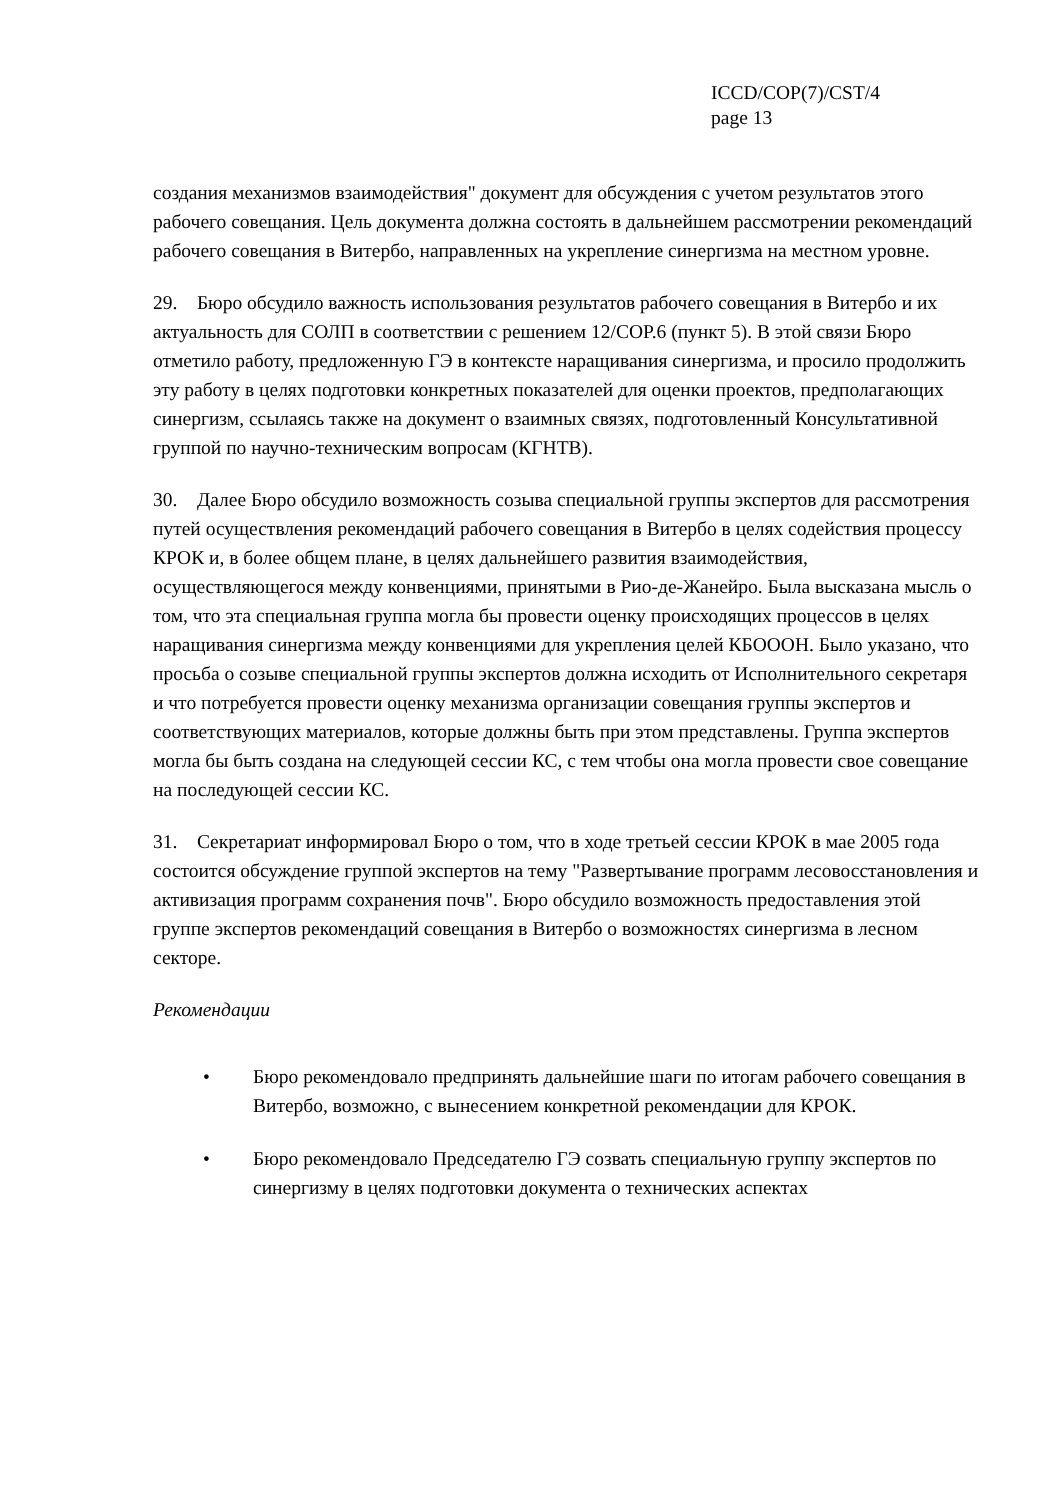ICCD/COP(7)/CST/4
page 13
создания механизмов взаимодействия" документ для обсуждения с учетом результатов этого рабочего совещания. Цель документа должна состоять в дальнейшем рассмотрении рекомендаций рабочего совещания в Витербо, направленных на укрепление синергизма на местном уровне.
29. Бюро обсудило важность использования результатов рабочего совещания в Витербо и их актуальность для СОЛП в соответствии с решением 12/COP.6 (пункт 5). В этой связи Бюро отметило работу, предложенную ГЭ в контексте наращивания синергизма, и просило продолжить эту работу в целях подготовки конкретных показателей для оценки проектов, предполагающих синергизм, ссылаясь также на документ о взаимных связях, подготовленный Консультативной группой по научно-техническим вопросам (КГНТВ).
30. Далее Бюро обсудило возможность созыва специальной группы экспертов для рассмотрения путей осуществления рекомендаций рабочего совещания в Витербо в целях содействия процессу КРОК и, в более общем плане, в целях дальнейшего развития взаимодействия, осуществляющегося между конвенциями, принятыми в Рио-де-Жанейро. Была высказана мысль о том, что эта специальная группа могла бы провести оценку происходящих процессов в целях наращивания синергизма между конвенциями для укрепления целей КБОООН. Было указано, что просьба о созыве специальной группы экспертов должна исходить от Исполнительного секретаря и что потребуется провести оценку механизма организации совещания группы экспертов и соответствующих материалов, которые должны быть при этом представлены. Группа экспертов могла бы быть создана на следующей сессии КС, с тем чтобы она могла провести свое совещание на последующей сессии КС.
31. Секретариат информировал Бюро о том, что в ходе третьей сессии КРОК в мае 2005 года состоится обсуждение группой экспертов на тему "Развертывание программ лесовосстановления и активизация программ сохранения почв". Бюро обсудило возможность предоставления этой группе экспертов рекомендаций совещания в Витербо о возможностях синергизма в лесном секторе.
Рекомендации
• Бюро рекомендовало предпринять дальнейшие шаги по итогам рабочего совещания в Витербо, возможно, с вынесением конкретной рекомендации для КРОК.
• Бюро рекомендовало Председателю ГЭ созвать специальную группу экспертов по синергизму в целях подготовки документа о технических аспектах